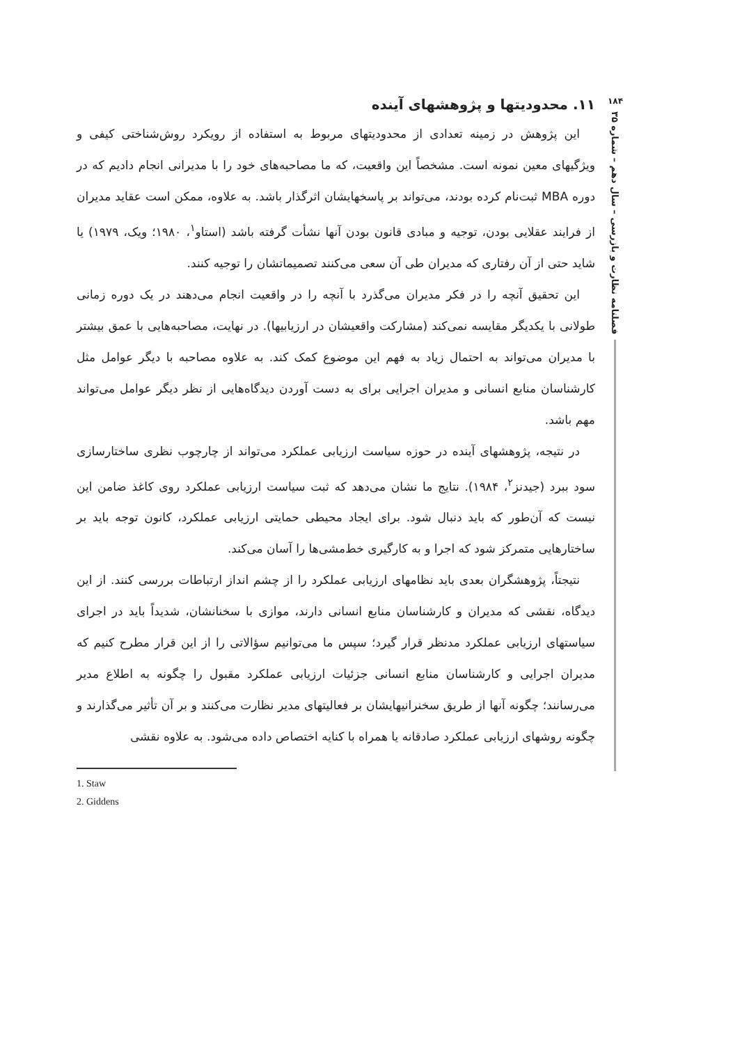۱۸۴
فصلنامه نظارت و بازرسی – سال دهم – شماره ۳۵
۱۱. محدودیتها و پژوهشهای آینده
این پژوهش در زمینه تعدادی از محدودیتهای مربوط به استفاده از رویکرد روش‌شناختی کیفی و ویژگیهای معین نمونه است. مشخصاً این واقعیت، که ما مصاحبه‌های خود را با مدیرانی انجام دادیم که در دوره MBA ثبت‌نام کرده بودند، می‌تواند بر پاسخهایشان اثرگذار باشد. به علاوه، ممکن است عقاید مدیران از فرایند عقلایی بودن، توجیه و مبادی قانون بودن آنها نشأت گرفته باشد (استاو<sup>۱</sup>، ۱۹۸۰؛ ویک، ۱۹۷۹) یا شاید حتی از آن رفتاری که مدیران طی آن سعی می‌کنند تصمیماتشان را توجیه کنند.
این تحقیق آنچه را در فکر مدیران می‌گذرد با آنچه را در واقعیت انجام می‌دهند در یک دوره زمانی طولانی با یکدیگر مقایسه نمی‌کند (مشارکت واقعیشان در ارزیابیها). در نهایت، مصاحبه‌هایی با عمق بیشتر با مدیران می‌تواند به احتمال زیاد به فهم این موضوع کمک کند. به علاوه مصاحبه با دیگر عوامل مثل کارشناسان منابع انسانی و مدیران اجرایی برای به دست آوردن دیدگاه‌هایی از نظر دیگر عوامل می‌تواند مهم باشد.
در نتیجه، پژوهشهای آینده در حوزه سیاست ارزیابی عملکرد می‌تواند از چارچوب نظری ساختارسازی سود ببرد (جیدنز<sup>۲</sup>، ۱۹۸۴). نتایج ما نشان می‌دهد که ثبت سیاست ارزیابی عملکرد روی کاغذ ضامن این نیست که آن‌طور که باید دنبال شود. برای ایجاد محیطی حمایتی ارزیابی عملکرد، کانون توجه باید بر ساختارهایی متمرکز شود که اجرا و به کارگیری خط‌مشی‌ها را آسان می‌کند.
نتیجتاً، پژوهشگران بعدی باید نظامهای ارزیابی عملکرد را از چشم انداز ارتباطات بررسی کنند. از این دیدگاه، نقشی که مدیران و کارشناسان منابع انسانی دارند، موازی با سخنانشان، شدیداً باید در اجرای سیاستهای ارزیابی عملکرد مدنظر قرار گیرد؛ سپس ما می‌توانیم سؤالاتی را از این قرار مطرح کنیم که مدیران اجرایی و کارشناسان منابع انسانی جزئیات ارزیابی عملکرد مقبول را چگونه به اطلاع مدیر می‌رسانند؛ چگونه آنها از طریق سخنرانیهایشان بر فعالیتهای مدیر نظارت می‌کنند و بر آن تأثیر می‌گذارند و چگونه روشهای ارزیابی عملکرد صادقانه یا همراه با کنایه اختصاص داده می‌شود. به علاوه نقشی
1. Staw
2. Giddens